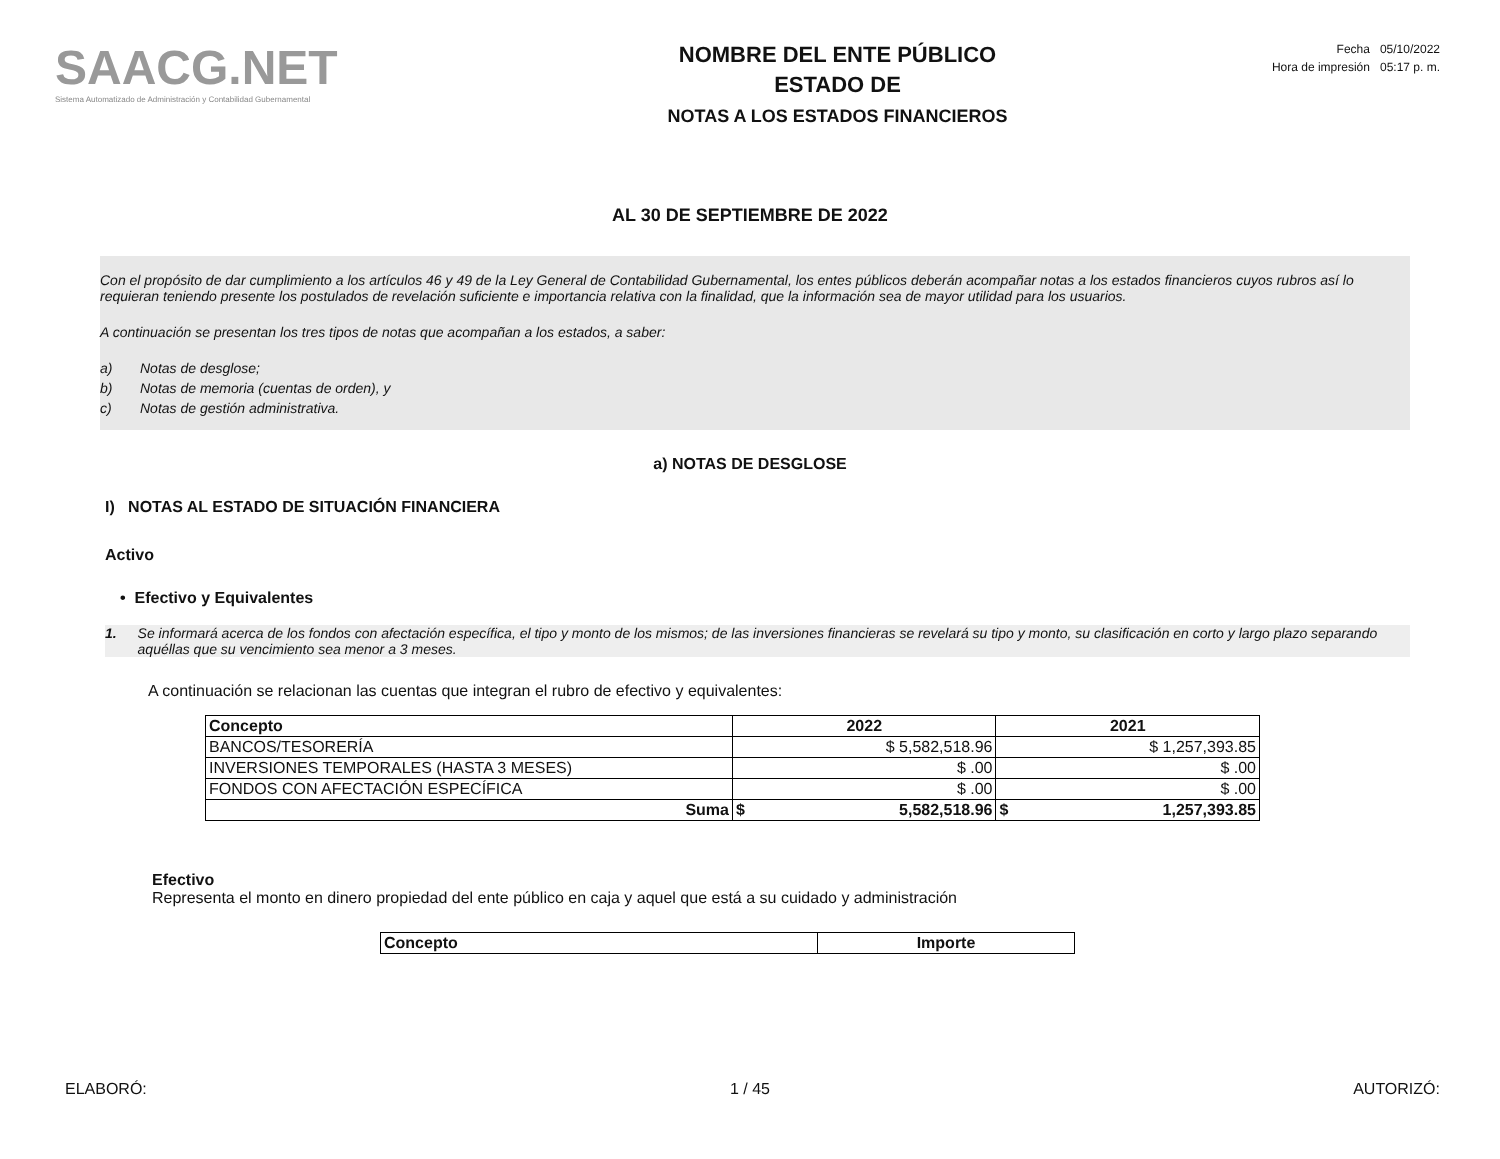SAACG.NET
Sistema Automatizado de Administración y Contabilidad Gubernamental
NOMBRE DEL ENTE PÚBLICO
ESTADO DE
NOTAS A LOS ESTADOS FINANCIEROS
Fecha 05/10/2022
Hora de impresión 05:17 p. m.
AL 30 DE SEPTIEMBRE DE 2022
Con el propósito de dar cumplimiento a los artículos 46 y 49 de la Ley General de Contabilidad Gubernamental, los entes públicos deberán acompañar notas a los estados financieros cuyos rubros así lo requieran teniendo presente los postulados de revelación suficiente e importancia relativa con la finalidad, que la información sea de mayor utilidad para los usuarios.
A continuación se presentan los tres tipos de notas que acompañan a los estados, a saber:
a) Notas de desglose;
b) Notas de memoria (cuentas de orden), y
c) Notas de gestión administrativa.
a) NOTAS DE DESGLOSE
I) NOTAS AL ESTADO DE SITUACIÓN FINANCIERA
Activo
• Efectivo y Equivalentes
1. Se informará acerca de los fondos con afectación específica, el tipo y monto de los mismos; de las inversiones financieras se revelará su tipo y monto, su clasificación en corto y largo plazo separando aquéllas que su vencimiento sea menor a 3 meses.
A continuación se relacionan las cuentas que integran el rubro de efectivo y equivalentes:
| Concepto | 2022 | | 2021 | |
| --- | --- | --- | --- | --- |
| BANCOS/TESORERÍA | $ 5,582,518.96 | | $ 1,257,393.85 | |
| INVERSIONES TEMPORALES (HASTA 3 MESES) | $ .00 | | $ .00 | |
| FONDOS CON AFECTACIÓN ESPECÍFICA | $ .00 | | $ .00 | |
| Suma | $ | 5,582,518.96 | $ | 1,257,393.85 |
Efectivo
Representa el monto en dinero propiedad del ente público en caja y aquel que está a su cuidado y administración
| Concepto | Importe |
| --- | --- |
ELABORÓ: 1 / 45 AUTORIZÓ: